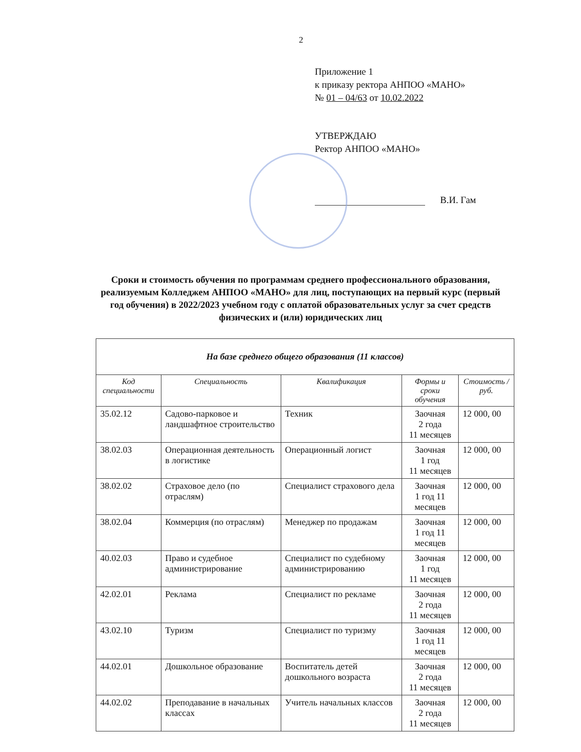2
Приложение 1
к приказу ректора АНПОО «МАНО»
№ 01 – 04/63 от 10.02.2022
УТВЕРЖДАЮ
Ректор АНПОО «МАНО»
В.И. Гам
Сроки и стоимость обучения по программам среднего профессионального образования, реализуемым Колледжем АНПОО «МАНО» для лиц, поступающих на первый курс (первый год обучения) в 2022/2023 учебном году с оплатой образовательных услуг за счет средств физических и (или) юридических лиц
| На базе среднего общего образования (11 классов) | | | | |
| --- | --- | --- | --- | --- |
| Код специальности | Специальность | Квалификация | Формы и сроки обучения | Стоимость /руб. |
| 35.02.12 | Садово-парковое и ландшафтное строительство | Техник | Заочная 2 года 11 месяцев | 12 000, 00 |
| 38.02.03 | Операционная деятельность в логистике | Операционный логист | Заочная 1 год 11 месяцев | 12 000, 00 |
| 38.02.02 | Страховое дело (по отраслям) | Специалист страхового дела | Заочная 1 год 11 месяцев | 12 000, 00 |
| 38.02.04 | Коммерция (по отраслям) | Менеджер по продажам | Заочная 1 год 11 месяцев | 12 000, 00 |
| 40.02.03 | Право и судебное администрирование | Специалист по судебному администрированию | Заочная 1 год 11 месяцев | 12 000, 00 |
| 42.02.01 | Реклама | Специалист по рекламе | Заочная 2 года 11 месяцев | 12 000, 00 |
| 43.02.10 | Туризм | Специалист по туризму | Заочная 1 год 11 месяцев | 12 000, 00 |
| 44.02.01 | Дошкольное образование | Воспитатель детей дошкольного возраста | Заочная 2 года 11 месяцев | 12 000, 00 |
| 44.02.02 | Преподавание в начальных классах | Учитель начальных классов | Заочная 2 года 11 месяцев | 12 000, 00 |